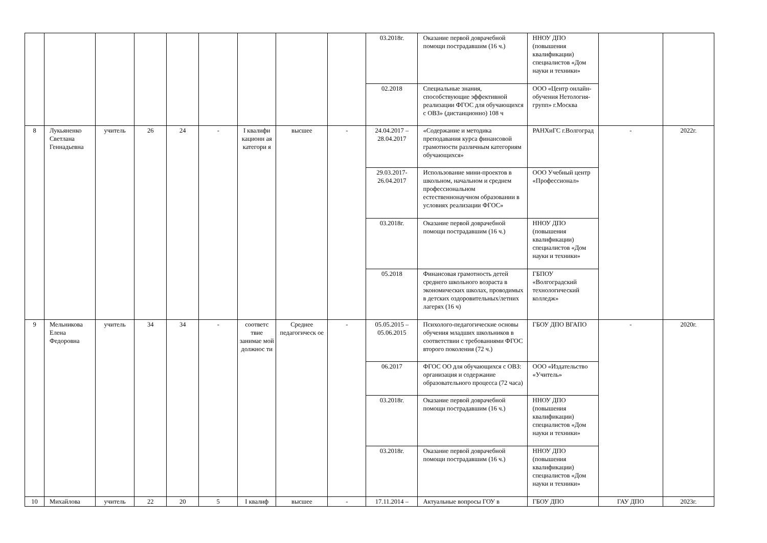| | | | | | | | | | 03.2018г. | Оказание первой доврачебной помощи пострадавшим (16 ч.) | ННОУ ДПО (повышения квалификации) специалистов «Дом науки и техники» | | |
| | | | | | | | | | 02.2018 | Специальные знания, способствующие эффективной реализации ФГОС для обучающихся с ОВЗ» (дистанционно) 108 ч | ООО «Центр онлайн-обучения Нетология-групп» г.Москва | | |
| 8 | Лукьяненко Светлана Геннадьевна | учитель | 26 | 24 | - | I квалифи кационн ая категори я | высшее | - | 24.04.2017 – 28.04.2017 | «Содержание и методика преподавания курса финансовой грамотности различным категориям обучающихся» | РАНХиГС г.Волгоград | - | 2022г. |
| | | | | | | | | | 29.03.2017-26.04.2017 | Использование мини-проектов в школьном, начальном и среднем профессиональном естественнонаучном образовании в условиях реализации ФГОС» | ООО Учебный центр «Профессионал» | | |
| | | | | | | | | | 03.2018г. | Оказание первой доврачебной помощи пострадавшим (16 ч.) | ННОУ ДПО (повышения квалификации) специалистов «Дом науки и техники» | | |
| | | | | | | | | | 05.2018 | Финансовая грамотность детей среднего школьного возраста в экономических школах, проводимых в детских оздоровительных/летних лагерях (16 ч) | ГБПОУ «Волгоградский технологический колледж» | | |
| 9 | Мельникова Елена Федоровна | учитель | 34 | 34 | - | соответс твие занимае мой должнос ти | Среднее педагогическ ое | - | 05.05.2015 – 05.06.2015 | Психолого-педагогические основы обучения младших школьников в соответствии с требованиями ФГОС второго поколения (72 ч.) | ГБОУ ДПО ВГАПО | - | 2020г. |
| | | | | | | | | | 06.2017 | ФГОС ОО для обучающихся с ОВЗ: организация и содержание образовательного процесса (72 часа) | ООО «Издательство «Учитель» | | |
| | | | | | | | | | 03.2018г. | Оказание первой доврачебной помощи пострадавшим (16 ч.) | ННОУ ДПО (повышения квалификации) специалистов «Дом науки и техники» | | |
| | | | | | | | | | 03.2018г. | Оказание первой доврачебной помощи пострадавшим (16 ч.) | ННОУ ДПО (повышения квалификации) специалистов «Дом науки и техники» | | |
| 10 | Михайлова | учитель | 22 | 20 | 5 | I квалиф | высшее | - | 17.11.2014 – | Актуальные вопросы ГОУ в | ГБОУ ДПО | ГАУ ДПО | 2023г. |